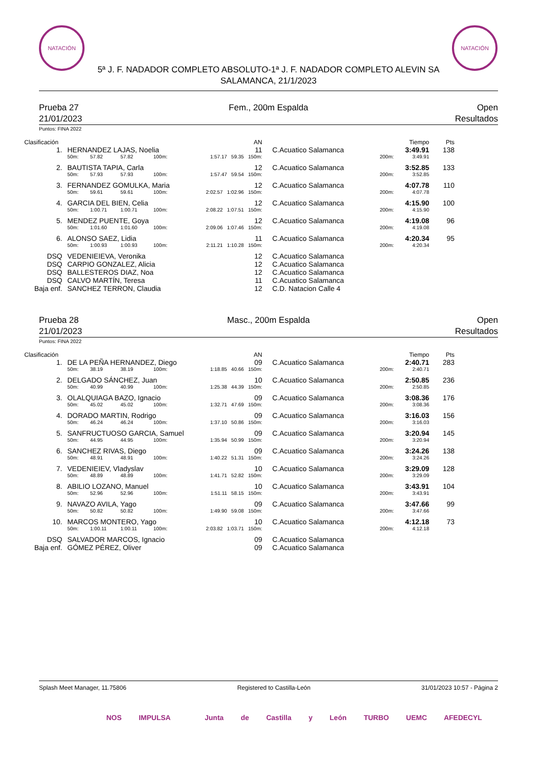NATACIÓN NATACIÓN
5ª J. F. NADADOR COMPLETO ABSOLUTO-1ª J. F. NADADOR COMPLETO ALEVIN SA
SALAMANCA, 21/1/2023
Prueba 27
21/01/2023
Fem., 200m Espalda Open
Resultados
Puntos: FINA 2022
| Clasificación | | | | | | | AN | | | Tiempo | Pts |
| --- | --- | --- | --- | --- | --- | --- | --- | --- | --- | --- | --- |
| 1. | | HERNANDEZ LAJAS, Noelia | | | | | 11 | C.Acuatico Salamanca | | 3:49.91 | 138 |
| | | 50m: | 57.82 | 57.82 | 100m: | 1:57.17 59.35 150m: | | | 200m: | 3:49.91 | |
| 2. | | BAUTISTA TAPIA, Carla | | | | | 12 | C.Acuatico Salamanca | | 3:52.85 | 133 |
| | | 50m: | 57.93 | 57.93 | 100m: | 1:57.47 59.54 150m: | | | 200m: | 3:52.85 | |
| 3. | | FERNANDEZ GOMULKA, Maria | | | | | 12 | C.Acuatico Salamanca | | 4:07.78 | 110 |
| | | 50m: | 59.61 | 59.61 | 100m: | 2:02.57 1:02.96 150m: | | | 200m: | 4:07.78 | |
| 4. | | GARCIA DEL BIEN, Celia | | | | | 12 | C.Acuatico Salamanca | | 4:15.90 | 100 |
| | | 50m: | 1:00.71 | 1:00.71 | 100m: | 2:08.22 1:07.51 150m: | | | 200m: | 4:15.90 | |
| 5. | | MENDEZ PUENTE, Goya | | | | | 12 | C.Acuatico Salamanca | | 4:19.08 | 96 |
| | | 50m: | 1:01.60 | 1:01.60 | 100m: | 2:09.06 1:07.46 150m: | | | 200m: | 4:19.08 | |
| 6. | | ALONSO SAEZ, Lidia | | | | | 11 | C.Acuatico Salamanca | | 4:20.34 | 95 |
| | | 50m: | 1:00.93 | 1:00.93 | 100m: | 2:11.21 1:10.28 150m: | | | 200m: | 4:20.34 | |
| DSQ | | VEDENIEIEVA, Veronika | | | | | 12 | C.Acuatico Salamanca | | | |
| DSQ | | CARPIO GONZALEZ, Alicia | | | | | 12 | C.Acuatico Salamanca | | | |
| DSQ | | BALLESTEROS DIAZ, Noa | | | | | 12 | C.Acuatico Salamanca | | | |
| DSQ | | CALVO MARTÍN, Teresa | | | | | 11 | C.Acuatico Salamanca | | | |
| Baja enf. | | SANCHEZ TERRON, Claudia | | | | | 12 | C.D. Natacion Calle 4 | | | |
Prueba 28
21/01/2023
Masc., 200m Espalda Open
Resultados
Puntos: FINA 2022
| Clasificación | | | | | | | AN | | | Tiempo | Pts |
| --- | --- | --- | --- | --- | --- | --- | --- | --- | --- | --- | --- |
| 1. | | DE LA PEÑA HERNANDEZ, Diego | | | | | 09 | C.Acuatico Salamanca | | 2:40.71 | 283 |
| | | 50m: | 38.19 | 38.19 | 100m: | 1:18.85 40.66 150m: | | | 200m: | 2:40.71 | |
| 2. | | DELGADO SÁNCHEZ, Juan | | | | | 10 | C.Acuatico Salamanca | | 2:50.85 | 236 |
| | | 50m: | 40.99 | 40.99 | 100m: | 1:25.38 44.39 150m: | | | 200m: | 2:50.85 | |
| 3. | | OLALQUIAGA BAZO, Ignacio | | | | | 09 | C.Acuatico Salamanca | | 3:08.36 | 176 |
| | | 50m: | 45.02 | 45.02 | 100m: | 1:32.71 47.69 150m: | | | 200m: | 3:08.36 | |
| 4. | | DORADO MARTIN, Rodrigo | | | | | 09 | C.Acuatico Salamanca | | 3:16.03 | 156 |
| | | 50m: | 46.24 | 46.24 | 100m: | 1:37.10 50.86 150m: | | | 200m: | 3:16.03 | |
| 5. | | SANFRUCTUOSO GARCIA, Samuel | | | | | 09 | C.Acuatico Salamanca | | 3:20.94 | 145 |
| | | 50m: | 44.95 | 44.95 | 100m: | 1:35.94 50.99 150m: | | | 200m: | 3:20.94 | |
| 6. | | SANCHEZ RIVAS, Diego | | | | | 09 | C.Acuatico Salamanca | | 3:24.26 | 138 |
| | | 50m: | 48.91 | 48.91 | 100m: | 1:40.22 51.31 150m: | | | 200m: | 3:24.26 | |
| 7. | | VEDENIEIEV, Vladyslav | | | | | 10 | C.Acuatico Salamanca | | 3:29.09 | 128 |
| | | 50m: | 48.89 | 48.89 | 100m: | 1:41.71 52.82 150m: | | | 200m: | 3:29.09 | |
| 8. | | ABILIO LOZANO, Manuel | | | | | 10 | C.Acuatico Salamanca | | 3:43.91 | 104 |
| | | 50m: | 52.96 | 52.96 | 100m: | 1:51.11 58.15 150m: | | | 200m: | 3:43.91 | |
| 9. | | NAVAZO AVILA, Yago | | | | | 09 | C.Acuatico Salamanca | | 3:47.66 | 99 |
| | | 50m: | 50.82 | 50.82 | 100m: | 1:49.90 59.08 150m: | | | 200m: | 3:47.66 | |
| 10. | | MARCOS MONTERO, Yago | | | | | 10 | C.Acuatico Salamanca | | 4:12.18 | 73 |
| | | 50m: | 1:00.11 | 1:00.11 | 100m: | 2:03.82 1:03.71 150m: | | | 200m: | 4:12.18 | |
| DSQ | | SALVADOR MARCOS, Ignacio | | | | | 09 | C.Acuatico Salamanca | | | |
| Baja enf. | | GÓMEZ PÉREZ, Oliver | | | | | 09 | C.Acuatico Salamanca | | | |
Splash Meet Manager, 11.75806 Registered to Castilla-León 31/01/2023 10:57 - Página 2
NOS IMPULSA Junta de Castilla y León TURBO UEMC AFEDECYL